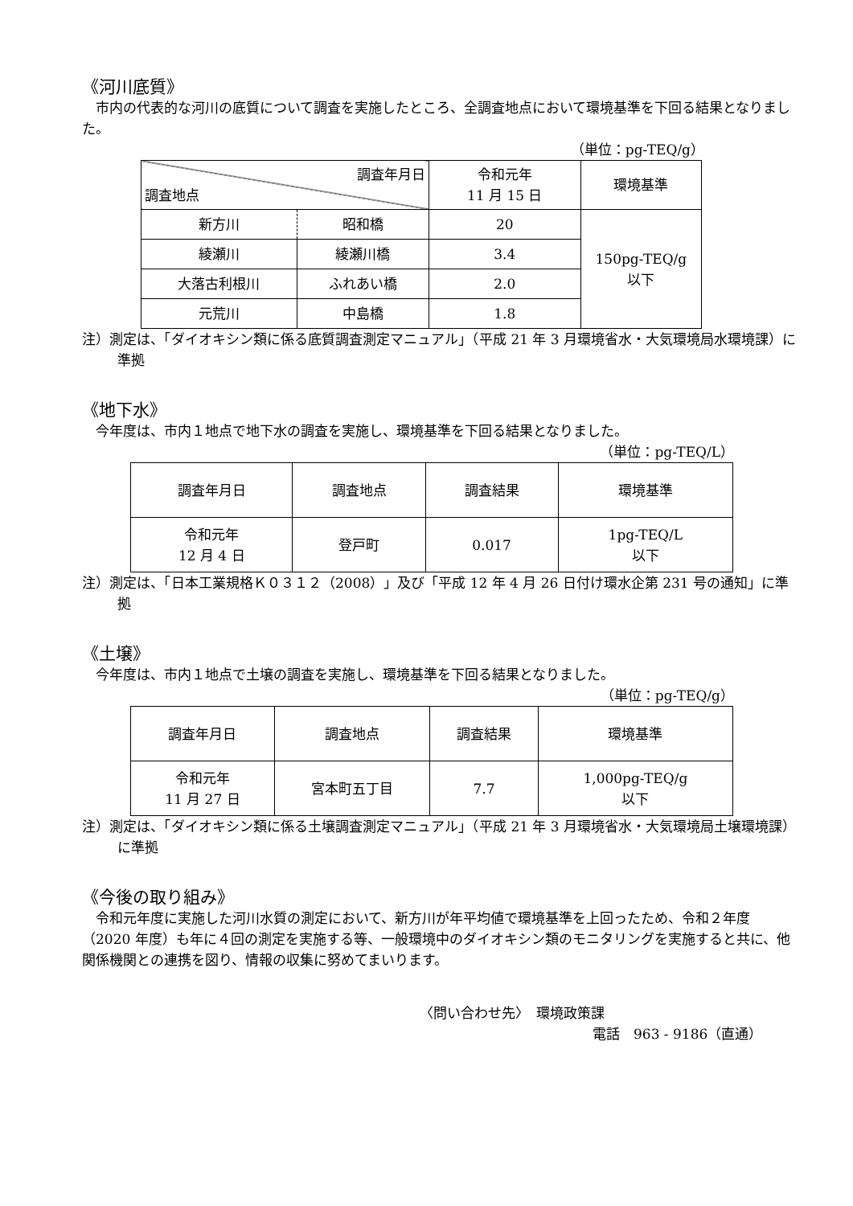《河川底質》
市内の代表的な河川の底質について調査を実施したところ、全調査地点において環境基準を下回る結果となりました。
（単位：pg-TEQ/g）
| 調査年月日 調査地点 | | 令和元年 11 月 15 日 | 環境基準 |
| --- | --- | --- | --- |
| 新方川 | 昭和橋 | 20 | 150pg-TEQ/g 以下 |
| 綾瀬川 | 綾瀬川橋 | 3.4 | |
| 大落古利根川 | ふれあい橋 | 2.0 | |
| 元荒川 | 中島橋 | 1.8 | |
注）測定は、「ダイオキシン類に係る底質調査測定マニュアル」（平成 21 年 3 月環境省水・大気環境局水環境課）に準拠
《地下水》
今年度は、市内１地点で地下水の調査を実施し、環境基準を下回る結果となりました。
（単位：pg-TEQ/L）
| 調査年月日 | 調査地点 | 調査結果 | 環境基準 |
| --- | --- | --- | --- |
| 令和元年 12 月 4 日 | 登戸町 | 0.017 | 1pg-TEQ/L 以下 |
注）測定は、「日本工業規格Ｋ０３１２（2008）」及び「平成 12 年 4 月 26 日付け環水企第 231 号の通知」に準拠
《土壌》
今年度は、市内１地点で土壌の調査を実施し、環境基準を下回る結果となりました。
（単位：pg-TEQ/g）
| 調査年月日 | 調査地点 | 調査結果 | 環境基準 |
| --- | --- | --- | --- |
| 令和元年 11 月 27 日 | 宮本町五丁目 | 7.7 | 1,000pg-TEQ/g 以下 |
注）測定は、「ダイオキシン類に係る土壌調査測定マニュアル」（平成 21 年 3 月環境省水・大気環境局土壌環境課）に準拠
《今後の取り組み》
令和元年度に実施した河川水質の測定において、新方川が年平均値で環境基準を上回ったため、令和２年度（2020 年度）も年に４回の測定を実施する等、一般環境中のダイオキシン類のモニタリングを実施すると共に、他関係機関との連携を図り、情報の収集に努めてまいります。
〈問い合わせ先〉　環境政策課
電話　963 - 9186（直通）